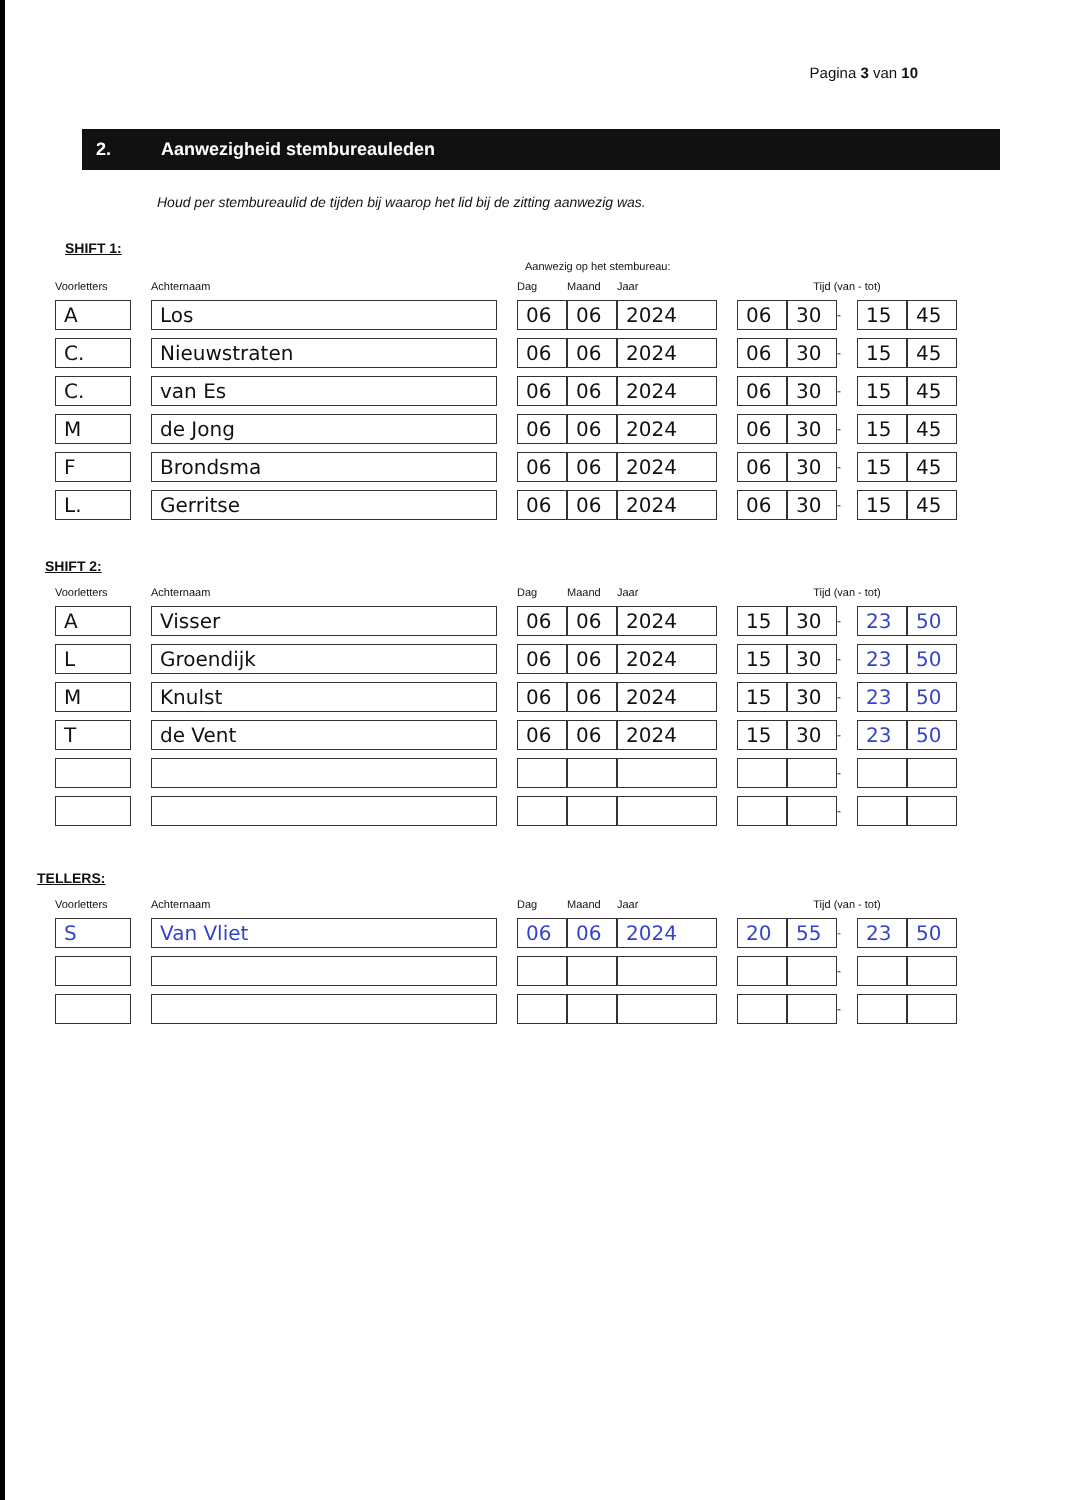Pagina 3 van 10
2. Aanwezigheid stembureauleden
Houd per stembureaulid de tijden bij waarop het lid bij de zitting aanwezig was.
SHIFT 1:
Aanwezig op het stembureau:
| Voorletters | | Achternaam | | Dag | Maand | Jaar | | Tijd (van - tot) | | | | |
| --- | --- | --- | --- | --- | --- | --- | --- | --- | --- | --- | --- | --- |
| A | | Los | | 06 | 06 | 2024 | | 06 | 30 | - | 15 | 45 |
| C. | | Nieuwstraten | | 06 | 06 | 2024 | | 06 | 30 | - | 15 | 45 |
| C. | | van Es | | 06 | 06 | 2024 | | 06 | 30 | - | 15 | 45 |
| M | | de Jong | | 06 | 06 | 2024 | | 06 | 30 | - | 15 | 45 |
| F | | Brondsma | | 06 | 06 | 2024 | | 06 | 30 | - | 15 | 45 |
| L. | | Gerritse | | 06 | 06 | 2024 | | 06 | 30 | - | 15 | 45 |
SHIFT 2:
| Voorletters | | Achternaam | | Dag | Maand | Jaar | | Tijd (van - tot) | | | | |
| --- | --- | --- | --- | --- | --- | --- | --- | --- | --- | --- | --- | --- |
| A | | Visser | | 06 | 06 | 2024 | | 15 | 30 | - | 23 | 50 |
| L | | Groendijk | | 06 | 06 | 2024 | | 15 | 30 | - | 23 | 50 |
| M | | Knulst | | 06 | 06 | 2024 | | 15 | 30 | - | 23 | 50 |
| T | | de Vent | | 06 | 06 | 2024 | | 15 | 30 | - | 23 | 50 |
| | | | | | | | | | | - | | |
| | | | | | | | | | | - | | |
TELLERS:
| Voorletters | | Achternaam | | Dag | Maand | Jaar | | Tijd (van - tot) | | | | |
| --- | --- | --- | --- | --- | --- | --- | --- | --- | --- | --- | --- | --- |
| S | | Van Vliet | | 06 | 06 | 2024 | | 20 | 55 | - | 23 | 50 |
| | | | | | | | | | | - | | |
| | | | | | | | | | | - | | |